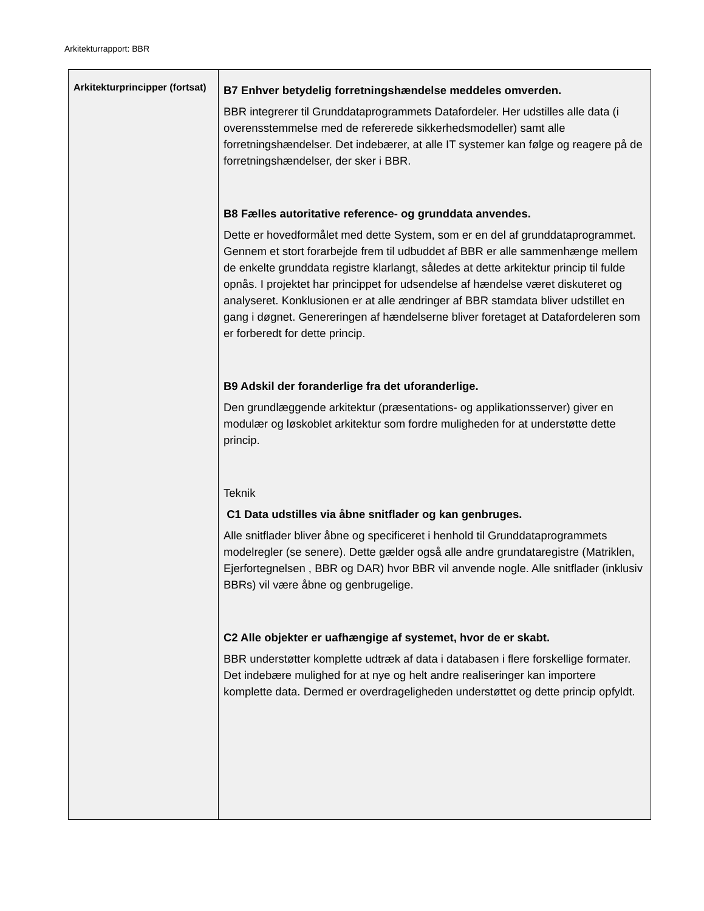Arkitekturrapport: BBR
| Arkitekturprincipper (fortsat) | B7 Enhver betydelig forretningshændelse meddeles omverden. BBR integrerer til Grunddataprogrammets Datafordeler. Her udstilles alle data (i overensstemmelse med de refererede sikkerhedsmodeller) samt alle forretningshændelser. Det indebærer, at alle IT systemer kan følge og reagere på de forretningshændelser, der sker i BBR. B8 Fælles autoritative reference- og grunddata anvendes. Dette er hovedformålet med dette System, som er en del af grunddataprogrammet. Gennem et stort forarbejde frem til udbuddet af BBR er alle sammenhænge mellem de enkelte grunddata registre klarlangt, således at dette arkitektur princip til fulde opnås. I projektet har princippet for udsendelse af hændelse været diskuteret og analyseret. Konklusionen er at alle ændringer af BBR stamdata bliver udstillet en gang i døgnet. Genereringen af hændelserne bliver foretaget at Datafordeleren som er forberedt for dette princip. B9 Adskil der foranderlige fra det uforanderlige. Den grundlæggende arkitektur (præsentations- og applikationsserver) giver en modulær og løskoblet arkitektur som fordre muligheden for at understøtte dette princip. Teknik C1 Data udstilles via åbne snitflader og kan genbruges. Alle snitflader bliver åbne og specificeret i henhold til Grunddataprogrammets modelregler (se senere). Dette gælder også alle andre grundataregistre (Matriklen, Ejerfortegnelsen , BBR og DAR) hvor BBR vil anvende nogle. Alle snitflader (inklusiv BBRs) vil være åbne og genbrugelige. C2 Alle objekter er uafhængige af systemet, hvor de er skabt. BBR understøtter komplette udtræk af data i databasen i flere forskellige formater. Det indebære mulighed for at nye og helt andre realiseringer kan importere komplette data. Dermed er overdrageligheden understøttet og dette princip opfyldt. |